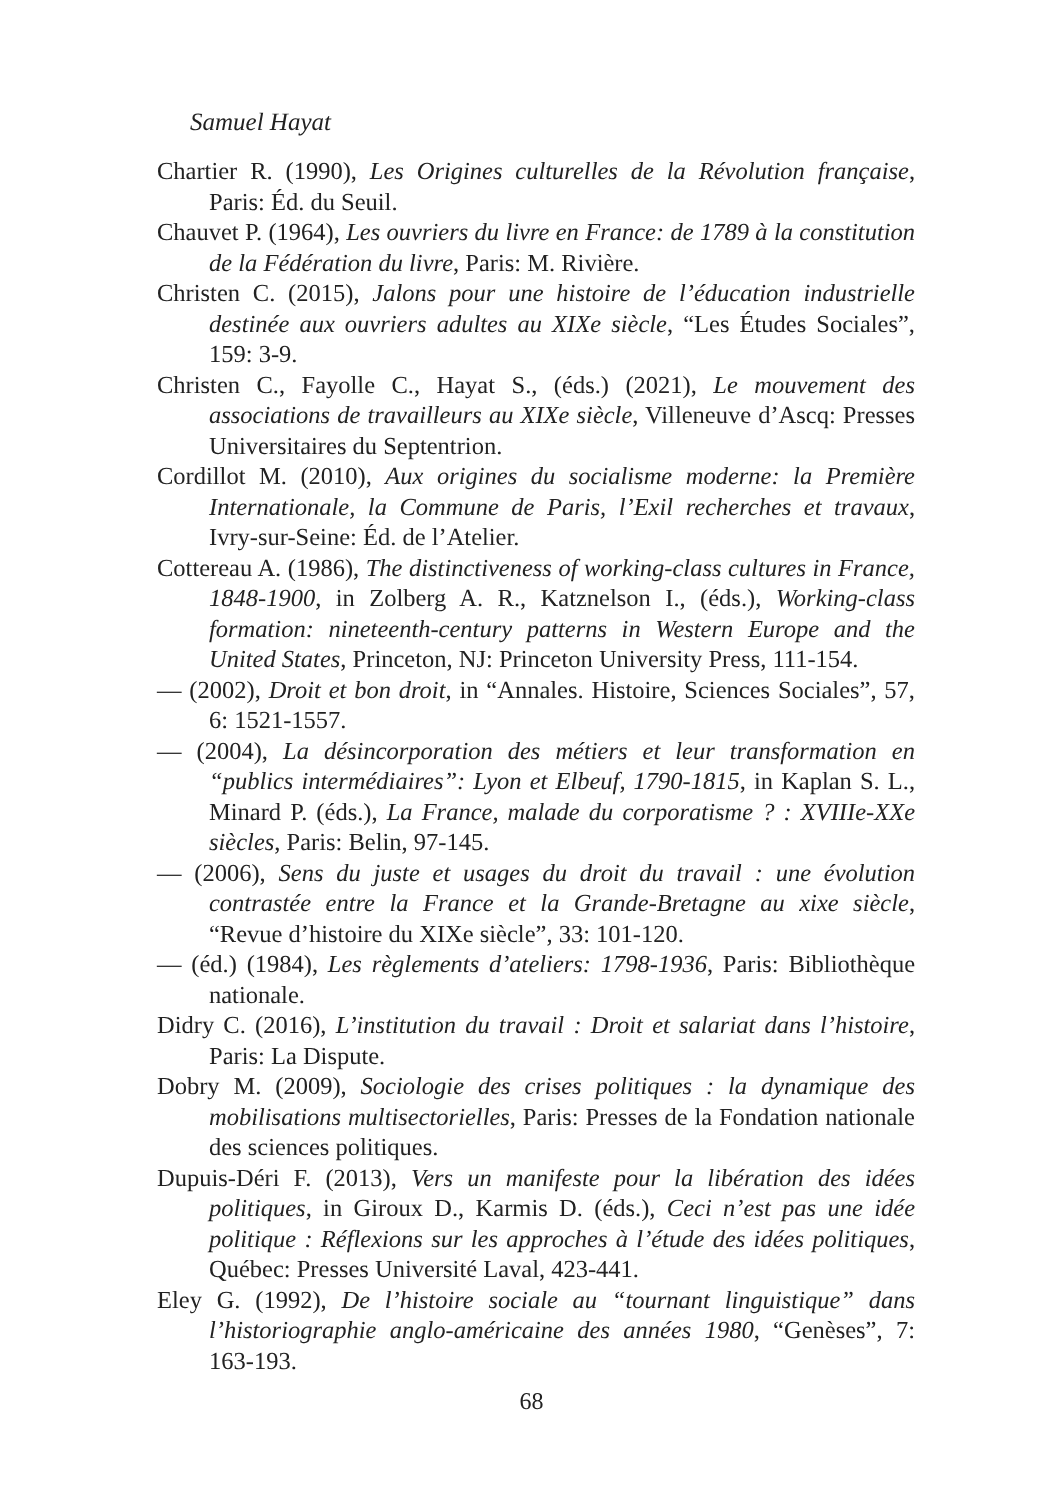Samuel Hayat
Chartier R. (1990), Les Origines culturelles de la Révolution française, Paris: Éd. du Seuil.
Chauvet P. (1964), Les ouvriers du livre en France: de 1789 à la constitution de la Fédération du livre, Paris: M. Rivière.
Christen C. (2015), Jalons pour une histoire de l’éducation industrielle destinée aux ouvriers adultes au XIXe siècle, “Les Études Sociales”, 159: 3-9.
Christen C., Fayolle C., Hayat S., (éds.) (2021), Le mouvement des associations de travailleurs au XIXe siècle, Villeneuve d’Ascq: Presses Universitaires du Septentrion.
Cordillot M. (2010), Aux origines du socialisme moderne: la Première Internationale, la Commune de Paris, l’Exil recherches et travaux, Ivry-sur-Seine: Éd. de l’Atelier.
Cottereau A. (1986), The distinctiveness of working-class cultures in France, 1848-1900, in Zolberg A. R., Katznelson I., (éds.), Working-class formation: nineteenth-century patterns in Western Europe and the United States, Princeton, NJ: Princeton University Press, 111-154.
— (2002), Droit et bon droit, in “Annales. Histoire, Sciences Sociales”, 57, 6: 1521-1557.
— (2004), La désincorporation des métiers et leur transformation en “publics intermédiaires”: Lyon et Elbeuf, 1790-1815, in Kaplan S. L., Minard P. (éds.), La France, malade du corporatisme ? : XVIIIe-XXe siècles, Paris: Belin, 97-145.
— (2006), Sens du juste et usages du droit du travail : une évolution contrastée entre la France et la Grande-Bretagne au xixe siècle, “Revue d’histoire du XIXe siècle”, 33: 101-120.
— (éd.) (1984), Les règlements d’ateliers: 1798-1936, Paris: Bibliothèque nationale.
Didry C. (2016), L’institution du travail : Droit et salariat dans l’histoire, Paris: La Dispute.
Dobry M. (2009), Sociologie des crises politiques : la dynamique des mobilisations multisectorielles, Paris: Presses de la Fondation nationale des sciences politiques.
Dupuis-Déri F. (2013), Vers un manifeste pour la libération des idées politiques, in Giroux D., Karmis D. (éds.), Ceci n’est pas une idée politique : Réflexions sur les approches à l’étude des idées politiques, Québec: Presses Université Laval, 423-441.
Eley G. (1992), De l’histoire sociale au “tournant linguistique” dans l’historiographie anglo-américaine des années 1980, “Genèses”, 7: 163-193.
68